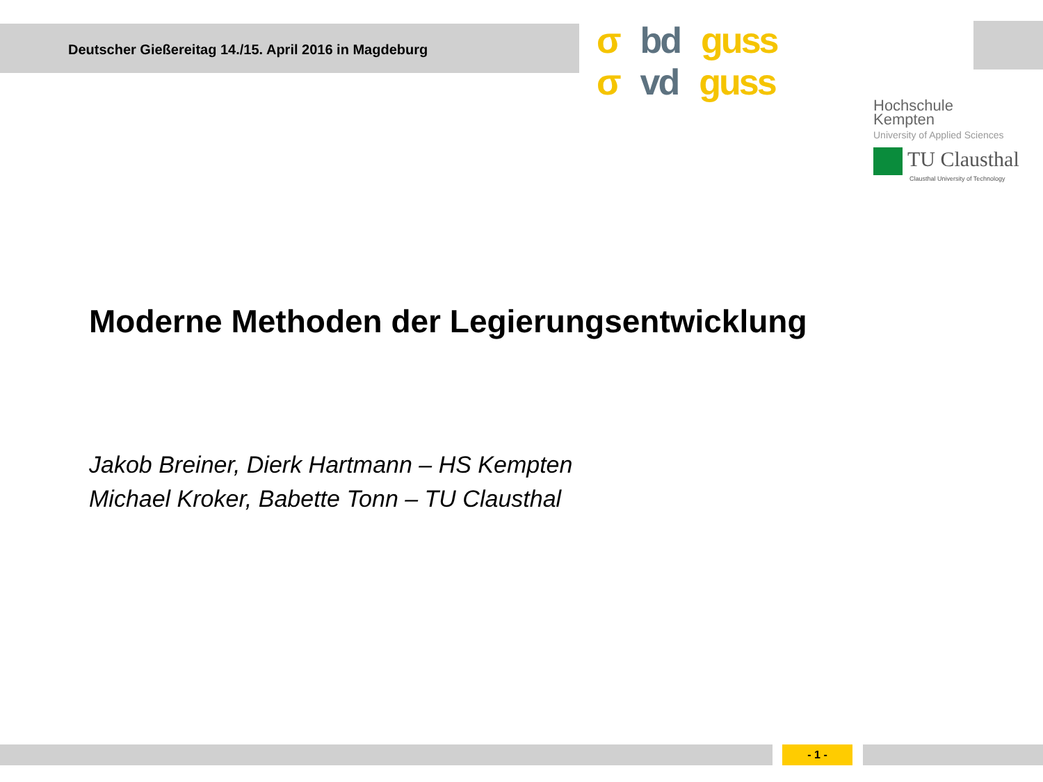Deutscher Gießereitag 14./15. April 2016 in Magdeburg
σ bd guss σ vd guss
Hochschule
Kempten
University of Applied Sciences
TU Clausthal
Clausthal University of Technology
Moderne Methoden der Legierungsentwicklung
Jakob Breiner, Dierk Hartmann – HS Kempten
Michael Kroker, Babette Tonn – TU Clausthal
- 1 -